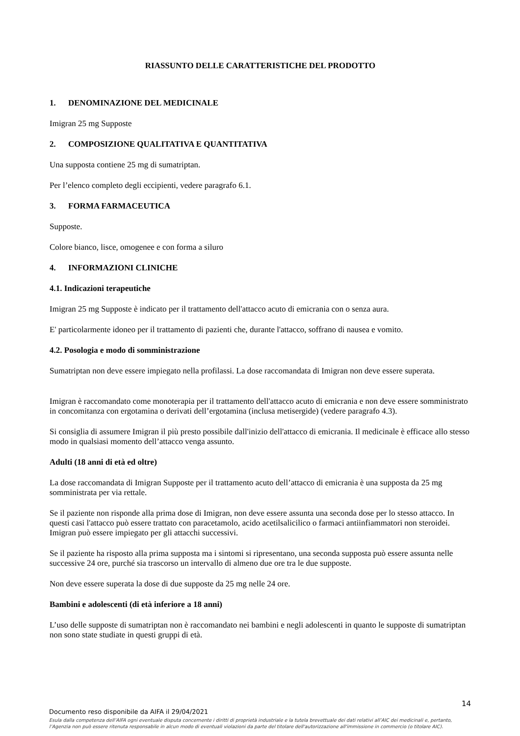RIASSUNTO DELLE CARATTERISTICHE DEL PRODOTTO
1. DENOMINAZIONE DEL MEDICINALE
Imigran 25 mg Supposte
2. COMPOSIZIONE QUALITATIVA E QUANTITATIVA
Una supposta contiene 25 mg di sumatriptan.
Per l’elenco completo degli eccipienti, vedere paragrafo 6.1.
3. FORMA FARMACEUTICA
Supposte.
Colore bianco, lisce, omogenee e con forma a siluro
4. INFORMAZIONI CLINICHE
4.1. Indicazioni terapeutiche
Imigran 25 mg Supposte è indicato per il trattamento dell'attacco acuto di emicrania con o senza aura.
E' particolarmente idoneo per il trattamento di pazienti che, durante l'attacco, soffrano di nausea e vomito.
4.2. Posologia e modo di somministrazione
Sumatriptan non deve essere impiegato nella profilassi. La dose raccomandata di Imigran non deve essere superata.
Imigran è raccomandato come monoterapia per il trattamento dell'attacco acuto di emicrania e non deve essere somministrato in concomitanza con ergotamina o derivati dell’ergotamina (inclusa metisergide) (vedere paragrafo 4.3).
Si consiglia di assumere Imigran il più presto possibile dall'inizio dell'attacco di emicrania. Il medicinale è efficace allo stesso modo in qualsiasi momento dell’attacco venga assunto.
Adulti (18 anni di età ed oltre)
La dose raccomandata di Imigran Supposte per il trattamento acuto dell’attacco di emicrania è una supposta da 25 mg somministrata per via rettale.
Se il paziente non risponde alla prima dose di Imigran, non deve essere assunta una seconda dose per lo stesso attacco. In questi casi l'attacco può essere trattato con paracetamolo, acido acetilsalicilico o farmaci antiinfiammatori non steroidei. Imigran può essere impiegato per gli attacchi successivi.
Se il paziente ha risposto alla prima supposta ma i sintomi si ripresentano, una seconda supposta può essere assunta nelle successive 24 ore, purché sia trascorso un intervallo di almeno due ore tra le due supposte.
Non deve essere superata la dose di due supposte da 25 mg nelle 24 ore.
Bambini e adolescenti (di età inferiore a 18 anni)
L’uso delle supposte di sumatriptan non è raccomandato nei bambini e negli adolescenti in quanto le supposte di sumatriptan non sono state studiate in questi gruppi di età.
14
Documento reso disponibile da AIFA il 29/04/2021
Esula dalla competenza dell’AIFA ogni eventuale disputa concernente i diritti di proprietà industriale e la tutela brevettuale dei dati relativi all’AIC dei medicinali e, pertanto, l’Agenzia non può essere ritenuta responsabile in alcun modo di eventuali violazioni da parte del titolare dell'autorizzazione all'immissione in commercio (o titolare AIC).